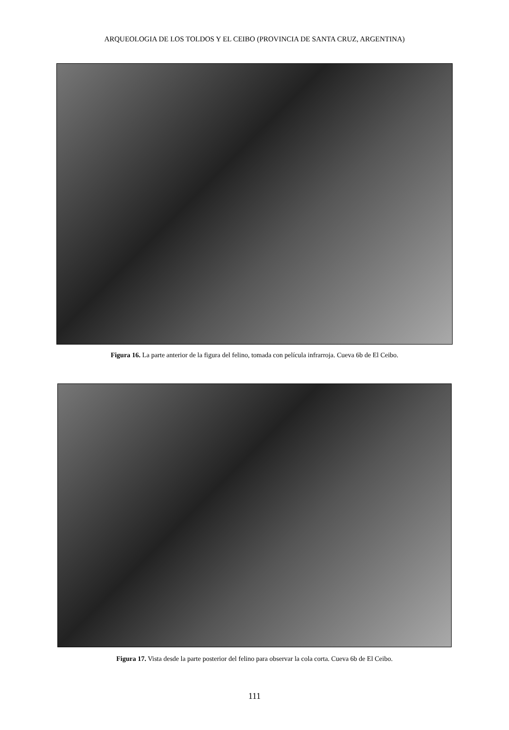ARQUEOLOGIA DE LOS TOLDOS Y EL CEIBO (PROVINCIA DE SANTA CRUZ, ARGENTINA)
Figura 16. La parte anterior de la figura del felino, tomada con película infrarroja. Cueva 6b de El Ceibo.
Figura 17. Vista desde la parte posterior del felino para observar la cola corta. Cueva 6b de El Ceibo.
111